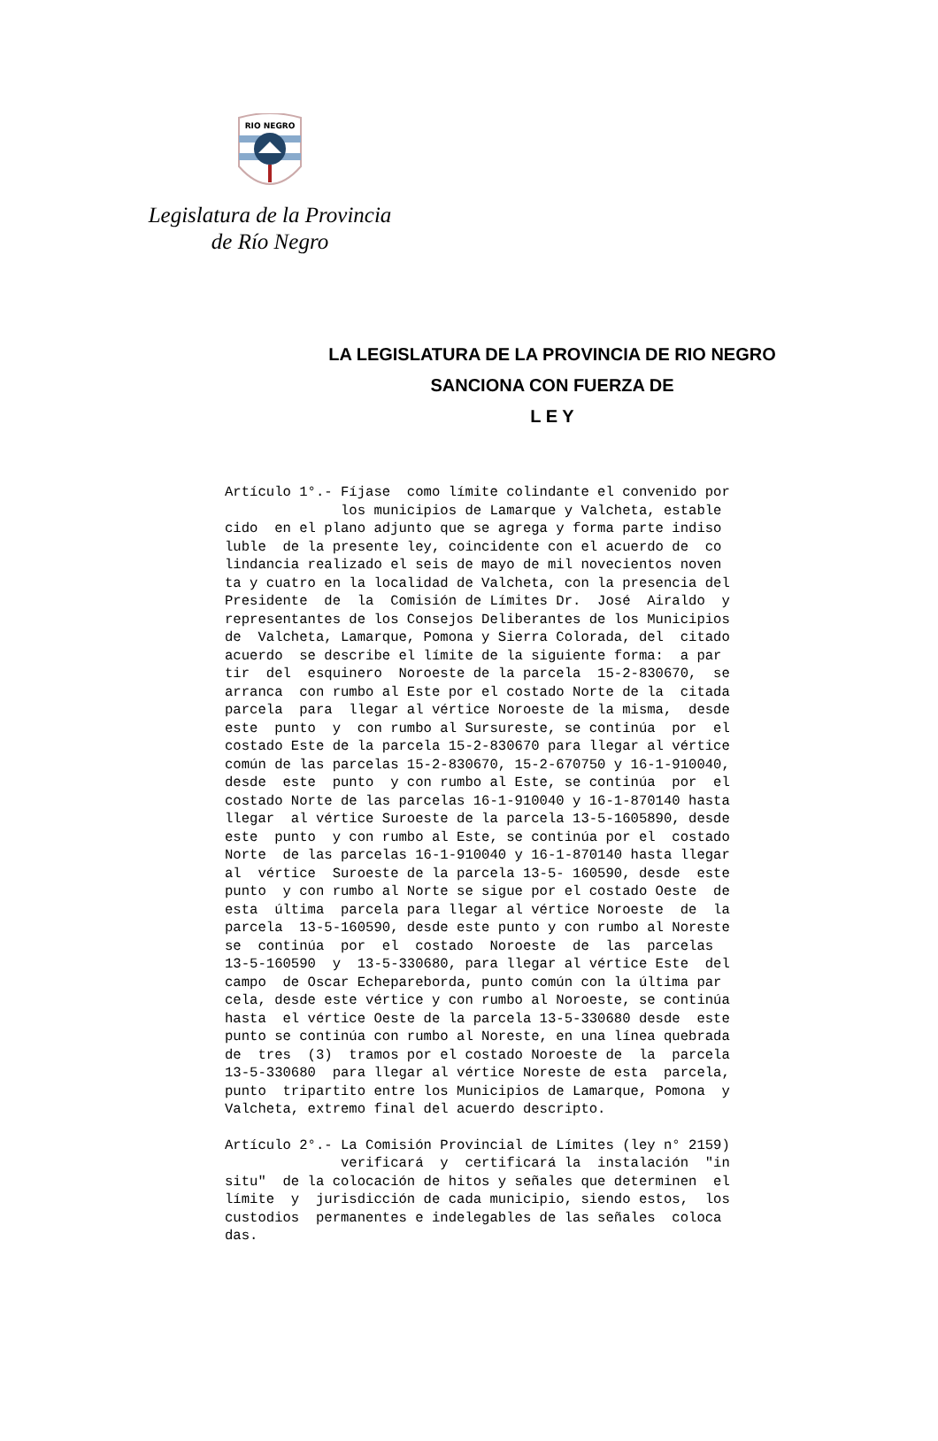RIO NEGRO
Legislatura de la Provincia
de Río Negro
LA LEGISLATURA DE LA PROVINCIA DE RIO NEGRO
SANCIONA CON FUERZA DE
L E Y
Artículo 1°.- Fíjase  como límite colindante el convenido por
              los municipios de Lamarque y Valcheta, estable
cido  en el plano adjunto que se agrega y forma parte indiso
luble  de la presente ley, coincidente con el acuerdo de  co
lindancia realizado el seis de mayo de mil novecientos noven
ta y cuatro en la localidad de Valcheta, con la presencia del
Presidente  de  la  Comisión de Límites Dr.  José  Airaldo  y
representantes de los Consejos Deliberantes de los Municipios
de  Valcheta, Lamarque, Pomona y Sierra Colorada, del  citado
acuerdo  se describe el límite de la siguiente forma:  a par
tir  del  esquinero  Noroeste de la parcela  15-2-830670,  se
arranca  con rumbo al Este por el costado Norte de la  citada
parcela  para  llegar al vértice Noroeste de la misma,  desde
este  punto  y  con rumbo al Sursureste, se continúa  por  el
costado Este de la parcela 15-2-830670 para llegar al vértice
común de las parcelas 15-2-830670, 15-2-670750 y 16-1-910040,
desde  este  punto  y con rumbo al Este, se continúa  por  el
costado Norte de las parcelas 16-1-910040 y 16-1-870140 hasta
llegar  al vértice Suroeste de la parcela 13-5-1605890, desde
este  punto  y con rumbo al Este, se continúa por el  costado
Norte  de las parcelas 16-1-910040 y 16-1-870140 hasta llegar
al  vértice  Suroeste de la parcela 13-5- 160590, desde  este
punto  y con rumbo al Norte se sigue por el costado Oeste  de
esta  última  parcela para llegar al vértice Noroeste  de  la
parcela  13-5-160590, desde este punto y con rumbo al Noreste
se  continúa  por  el  costado  Noroeste  de  las  parcelas
13-5-160590  y  13-5-330680, para llegar al vértice Este  del
campo  de Oscar Echepareborda, punto común con la última par
cela, desde este vértice y con rumbo al Noroeste, se continúa
hasta  el vértice Oeste de la parcela 13-5-330680 desde  este
punto se continúa con rumbo al Noreste, en una línea quebrada
de  tres  (3)  tramos por el costado Noroeste de  la  parcela
13-5-330680  para llegar al vértice Noreste de esta  parcela,
punto  tripartito entre los Municipios de Lamarque, Pomona  y
Valcheta, extremo final del acuerdo descripto.
Artículo 2°.- La Comisión Provincial de Límites (ley n° 2159)
              verificará  y  certificará la  instalación  "in
situ"  de la colocación de hitos y señales que determinen  el
límite  y  jurisdicción de cada municipio, siendo estos,  los
custodios  permanentes e indelegables de las señales  coloca
das.